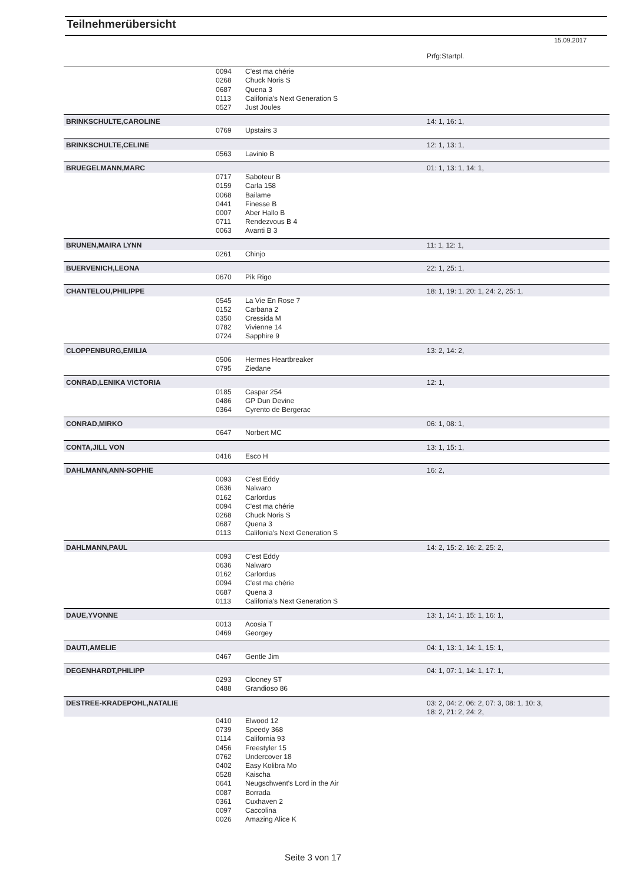Teilnehmerübersicht
15.09.2017
| | | | Prfg:Startpl. |
| | 0094 | C'est ma chérie | |
| | 0268 | Chuck Noris S | |
| | 0687 | Quena 3 | |
| | 0113 | Califonia's Next Generation S | |
| | 0527 | Just Joules | |
| BRINKSCHULTE,CAROLINE | | | 14: 1, 16: 1, |
| | 0769 | Upstairs 3 | |
| BRINKSCHULTE,CELINE | | | 12: 1, 13: 1, |
| | 0563 | Lavinio B | |
| BRUEGELMANN,MARC | | | 01: 1, 13: 1, 14: 1, |
| | 0717 | Saboteur B | |
| | 0159 | Carla 158 | |
| | 0068 | Bailame | |
| | 0441 | Finesse B | |
| | 0007 | Aber Hallo B | |
| | 0711 | Rendezvous B 4 | |
| | 0063 | Avanti B 3 | |
| BRUNEN,MAIRA LYNN | | | 11: 1, 12: 1, |
| | 0261 | Chinjo | |
| BUERVENICH,LEONA | | | 22: 1, 25: 1, |
| | 0670 | Pik Rigo | |
| CHANTELOU,PHILIPPE | | | 18: 1, 19: 1, 20: 1, 24: 2, 25: 1, |
| | 0545 | La Vie En Rose 7 | |
| | 0152 | Carbana 2 | |
| | 0350 | Cressida M | |
| | 0782 | Vivienne 14 | |
| | 0724 | Sapphire 9 | |
| CLOPPENBURG,EMILIA | | | 13: 2, 14: 2, |
| | 0506 | Hermes Heartbreaker | |
| | 0795 | Ziedane | |
| CONRAD,LENIKA VICTORIA | | | 12: 1, |
| | 0185 | Caspar 254 | |
| | 0486 | GP Dun Devine | |
| | 0364 | Cyrento de Bergerac | |
| CONRAD,MIRKO | | | 06: 1, 08: 1, |
| | 0647 | Norbert MC | |
| CONTA,JILL VON | | | 13: 1, 15: 1, |
| | 0416 | Esco H | |
| DAHLMANN,ANN-SOPHIE | | | 16: 2, |
| | 0093 | C'est Eddy | |
| | 0636 | Nalwaro | |
| | 0162 | Carlordus | |
| | 0094 | C'est ma chérie | |
| | 0268 | Chuck Noris S | |
| | 0687 | Quena 3 | |
| | 0113 | Califonia's Next Generation S | |
| DAHLMANN,PAUL | | | 14: 2, 15: 2, 16: 2, 25: 2, |
| | 0093 | C'est Eddy | |
| | 0636 | Nalwaro | |
| | 0162 | Carlordus | |
| | 0094 | C'est ma chérie | |
| | 0687 | Quena 3 | |
| | 0113 | Califonia's Next Generation S | |
| DAUE,YVONNE | | | 13: 1, 14: 1, 15: 1, 16: 1, |
| | 0013 | Acosia T | |
| | 0469 | Georgey | |
| DAUTI,AMELIE | | | 04: 1, 13: 1, 14: 1, 15: 1, |
| | 0467 | Gentle Jim | |
| DEGENHARDT,PHILIPP | | | 04: 1, 07: 1, 14: 1, 17: 1, |
| | 0293 | Clooney ST | |
| | 0488 | Grandioso 86 | |
| DESTREE-KRADEPOHL,NATALIE | | | 03: 2, 04: 2, 06: 2, 07: 3, 08: 1, 10: 3, 18: 2, 21: 2, 24: 2, |
| | 0410 | Elwood 12 | |
| | 0739 | Speedy 368 | |
| | 0114 | California 93 | |
| | 0456 | Freestyler 15 | |
| | 0762 | Undercover 18 | |
| | 0402 | Easy Kolibra Mo | |
| | 0528 | Kaischa | |
| | 0641 | Neugschwent's Lord in the Air | |
| | 0087 | Borrada | |
| | 0361 | Cuxhaven 2 | |
| | 0097 | Caccolina | |
| | 0026 | Amazing Alice K | |
Seite 3 von 17